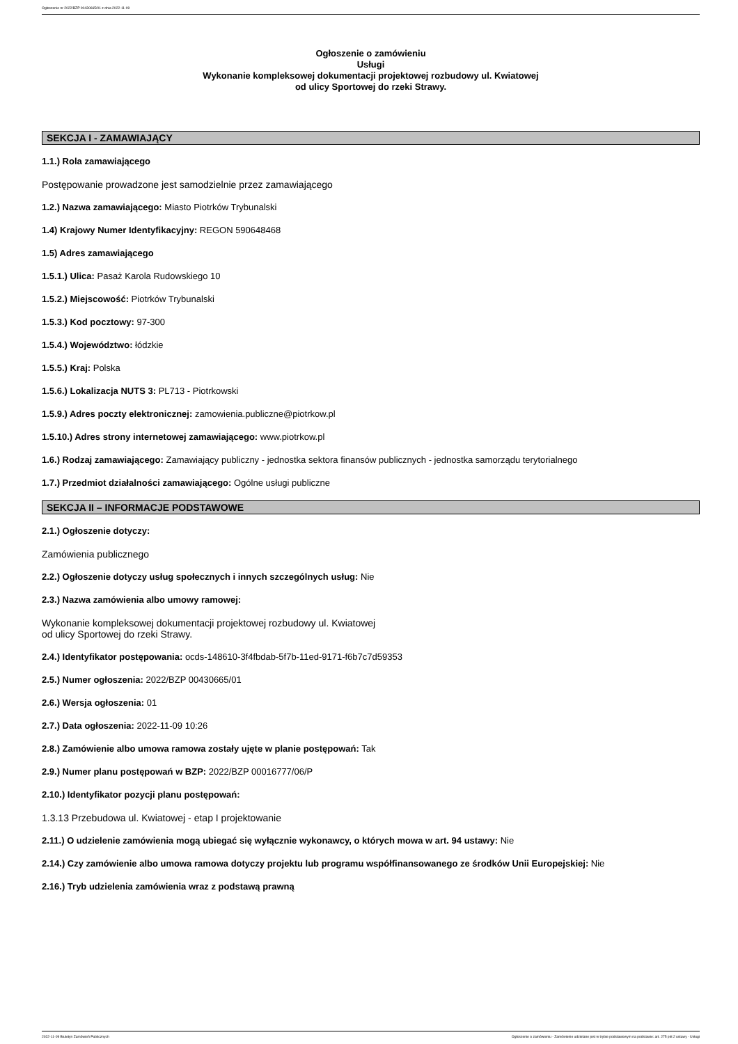Ogłoszenie nr 2022/BZP 00430665/01 z dnia 2022-11-09
Ogłoszenie o zamówieniu
Usługi
Wykonanie kompleksowej dokumentacji projektowej rozbudowy ul. Kwiatowej
od ulicy Sportowej do rzeki Strawy.
SEKCJA I - ZAMAWIAJĄCY
1.1.) Rola zamawiającego
Postępowanie prowadzone jest samodzielnie przez zamawiającego
1.2.) Nazwa zamawiającego: Miasto Piotrków Trybunalski
1.4) Krajowy Numer Identyfikacyjny: REGON 590648468
1.5) Adres zamawiającego
1.5.1.) Ulica: Pasaż Karola Rudowskiego 10
1.5.2.) Miejscowość: Piotrków Trybunalski
1.5.3.) Kod pocztowy: 97-300
1.5.4.) Województwo: łódzkie
1.5.5.) Kraj: Polska
1.5.6.) Lokalizacja NUTS 3: PL713 - Piotrkowski
1.5.9.) Adres poczty elektronicznej: zamowienia.publiczne@piotrkow.pl
1.5.10.) Adres strony internetowej zamawiającego: www.piotrkow.pl
1.6.) Rodzaj zamawiającego: Zamawiający publiczny - jednostka sektora finansów publicznych - jednostka samorządu terytorialnego
1.7.) Przedmiot działalności zamawiającego: Ogólne usługi publiczne
SEKCJA II – INFORMACJE PODSTAWOWE
2.1.) Ogłoszenie dotyczy:
Zamówienia publicznego
2.2.) Ogłoszenie dotyczy usług społecznych i innych szczególnych usług: Nie
2.3.) Nazwa zamówienia albo umowy ramowej:
Wykonanie kompleksowej dokumentacji projektowej rozbudowy ul. Kwiatowej
od ulicy Sportowej do rzeki Strawy.
2.4.) Identyfikator postępowania: ocds-148610-3f4fbdab-5f7b-11ed-9171-f6b7c7d59353
2.5.) Numer ogłoszenia: 2022/BZP 00430665/01
2.6.) Wersja ogłoszenia: 01
2.7.) Data ogłoszenia: 2022-11-09 10:26
2.8.) Zamówienie albo umowa ramowa zostały ujęte w planie postępowań: Tak
2.9.) Numer planu postępowań w BZP: 2022/BZP 00016777/06/P
2.10.) Identyfikator pozycji planu postępowań:
1.3.13 Przebudowa ul. Kwiatowej - etap I projektowanie
2.11.) O udzielenie zamówienia mogą ubiegać się wyłącznie wykonawcy, o których mowa w art. 94 ustawy: Nie
2.14.) Czy zamówienie albo umowa ramowa dotyczy projektu lub programu współfinansowanego ze środków Unii Europejskiej: Nie
2.16.) Tryb udzielenia zamówienia wraz z podstawą prawną
2022-11-09 Biuletyn Zamówień Publicznych Ogłoszenie o zamówieniu - Zamówienie udzielane jest w trybie podstawowym na podstawie: art. 275 pkt 2 ustawy - Usługi